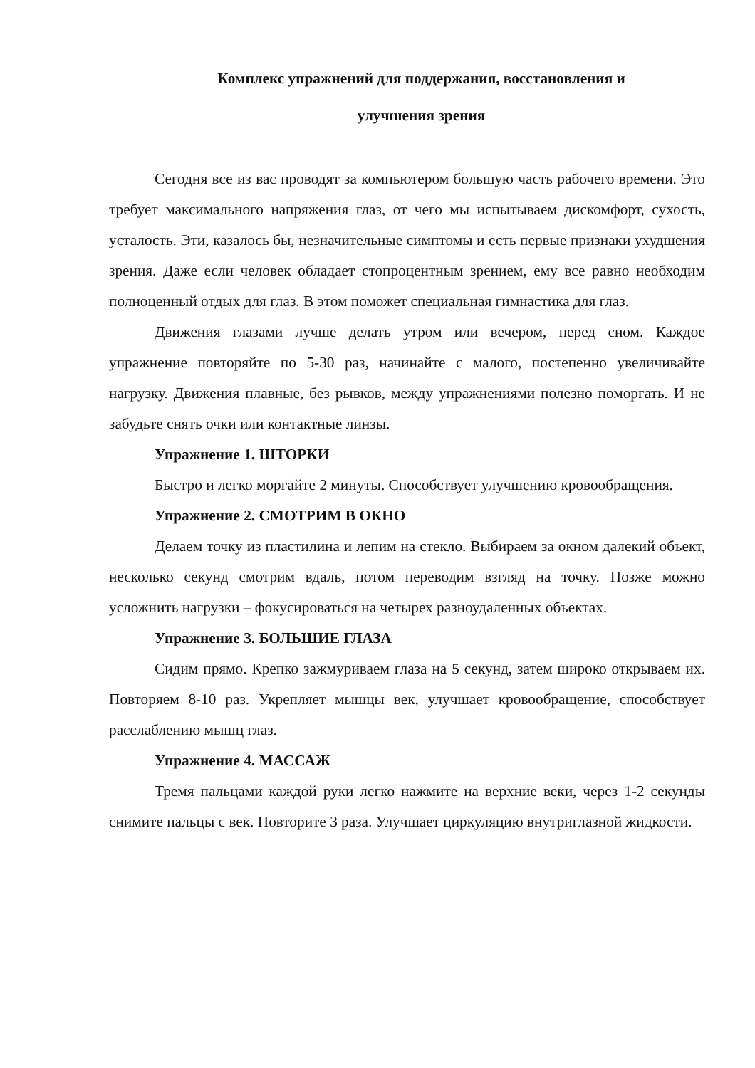Комплекс упражнений для поддержания, восстановления и
улучшения зрения
Сегодня все из вас проводят за компьютером большую часть рабочего времени. Это требует максимального напряжения глаз, от чего мы испытываем дискомфорт, сухость, усталость. Эти, казалось бы, незначительные симптомы и есть первые признаки ухудшения зрения. Даже если человек обладает стопроцентным зрением, ему все равно необходим полноценный отдых для глаз. В этом поможет специальная гимнастика для глаз.
Движения глазами лучше делать утром или вечером, перед сном. Каждое упражнение повторяйте по 5-30 раз, начинайте с малого, постепенно увеличивайте нагрузку. Движения плавные, без рывков, между упражнениями полезно поморгать. И не забудьте снять очки или контактные линзы.
Упражнение 1. ШТОРКИ
Быстро и легко моргайте 2 минуты. Способствует улучшению кровообращения.
Упражнение 2. СМОТРИМ В ОКНО
Делаем точку из пластилина и лепим на стекло. Выбираем за окном далекий объект, несколько секунд смотрим вдаль, потом переводим взгляд на точку. Позже можно усложнить нагрузки – фокусироваться на четырех разноудаленных объектах.
Упражнение 3. БОЛЬШИЕ ГЛАЗА
Сидим прямо. Крепко зажмуриваем глаза на 5 секунд, затем широко открываем их. Повторяем 8-10 раз. Укрепляет мышцы век, улучшает кровообращение, способствует расслаблению мышц глаз.
Упражнение 4. МАССАЖ
Тремя пальцами каждой руки легко нажмите на верхние веки, через 1-2 секунды снимите пальцы с век. Повторите 3 раза. Улучшает циркуляцию внутриглазной жидкости.